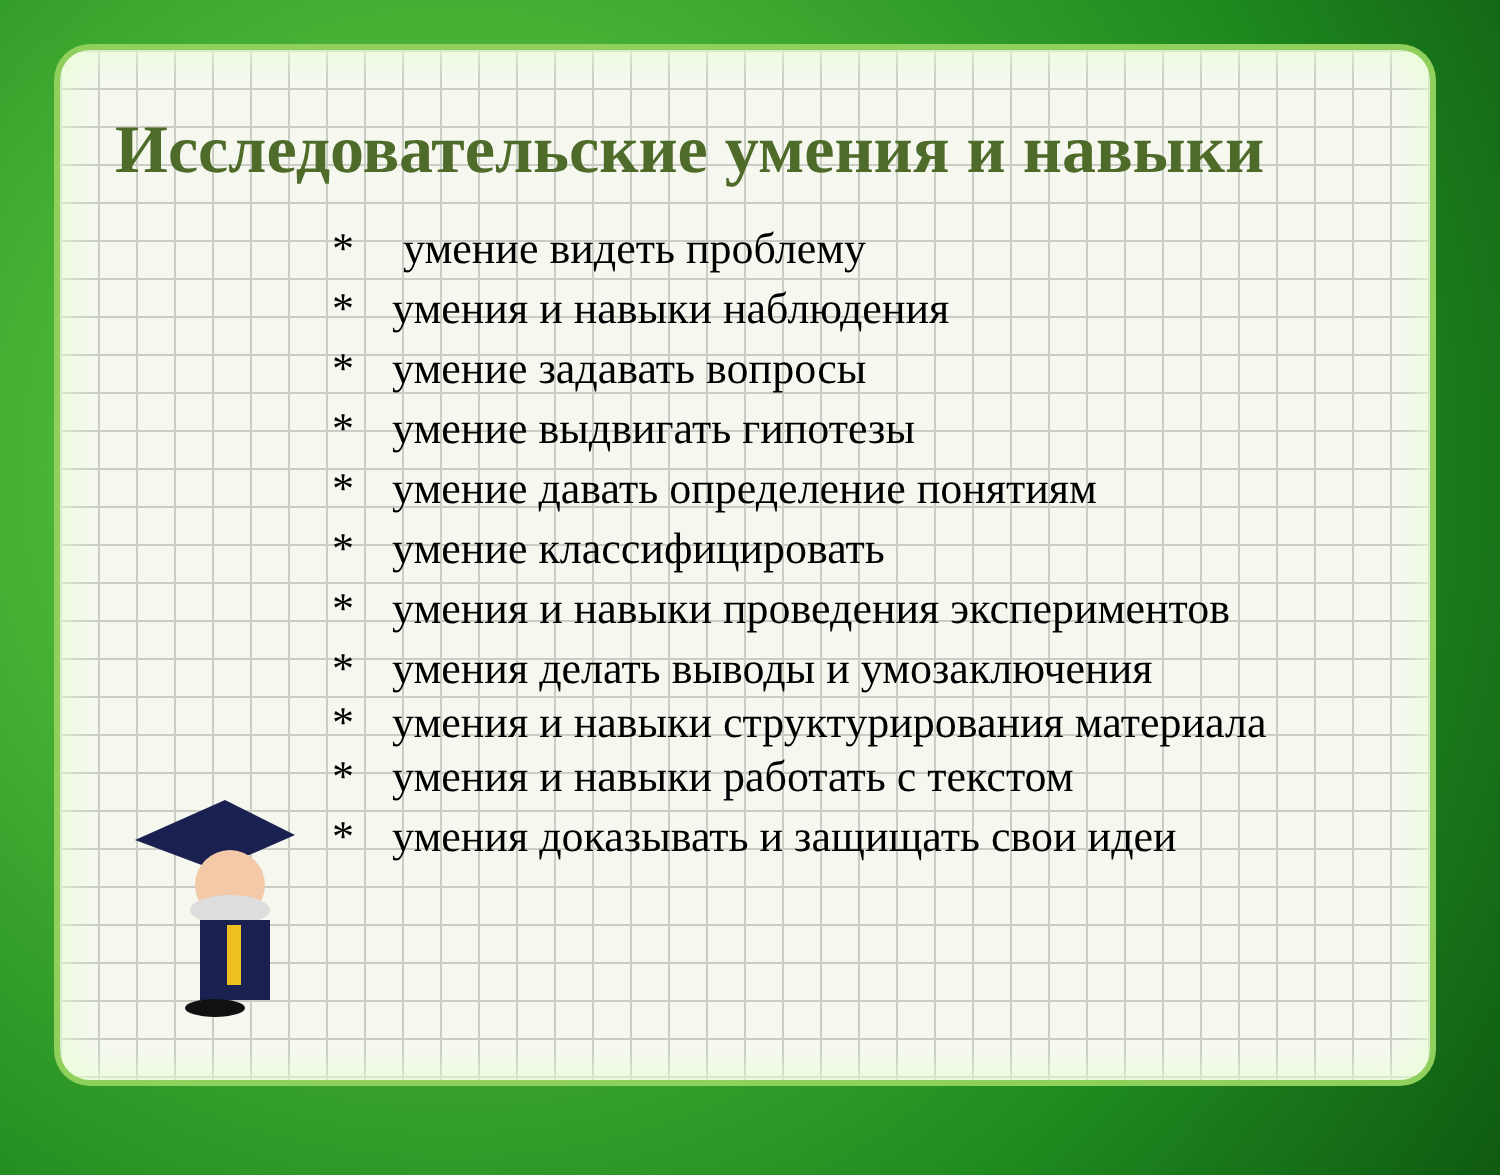Исследовательские умения и навыки
* умение видеть проблему
* умения и навыки наблюдения
* умение задавать вопросы
* умение выдвигать гипотезы
* умение давать определение понятиям
* умение классифицировать
* умения и навыки проведения экспериментов
* умения делать выводы и умозаключения
* умения и навыки структурирования материала
* умения и навыки работать с текстом
* умения доказывать и защищать свои идеи